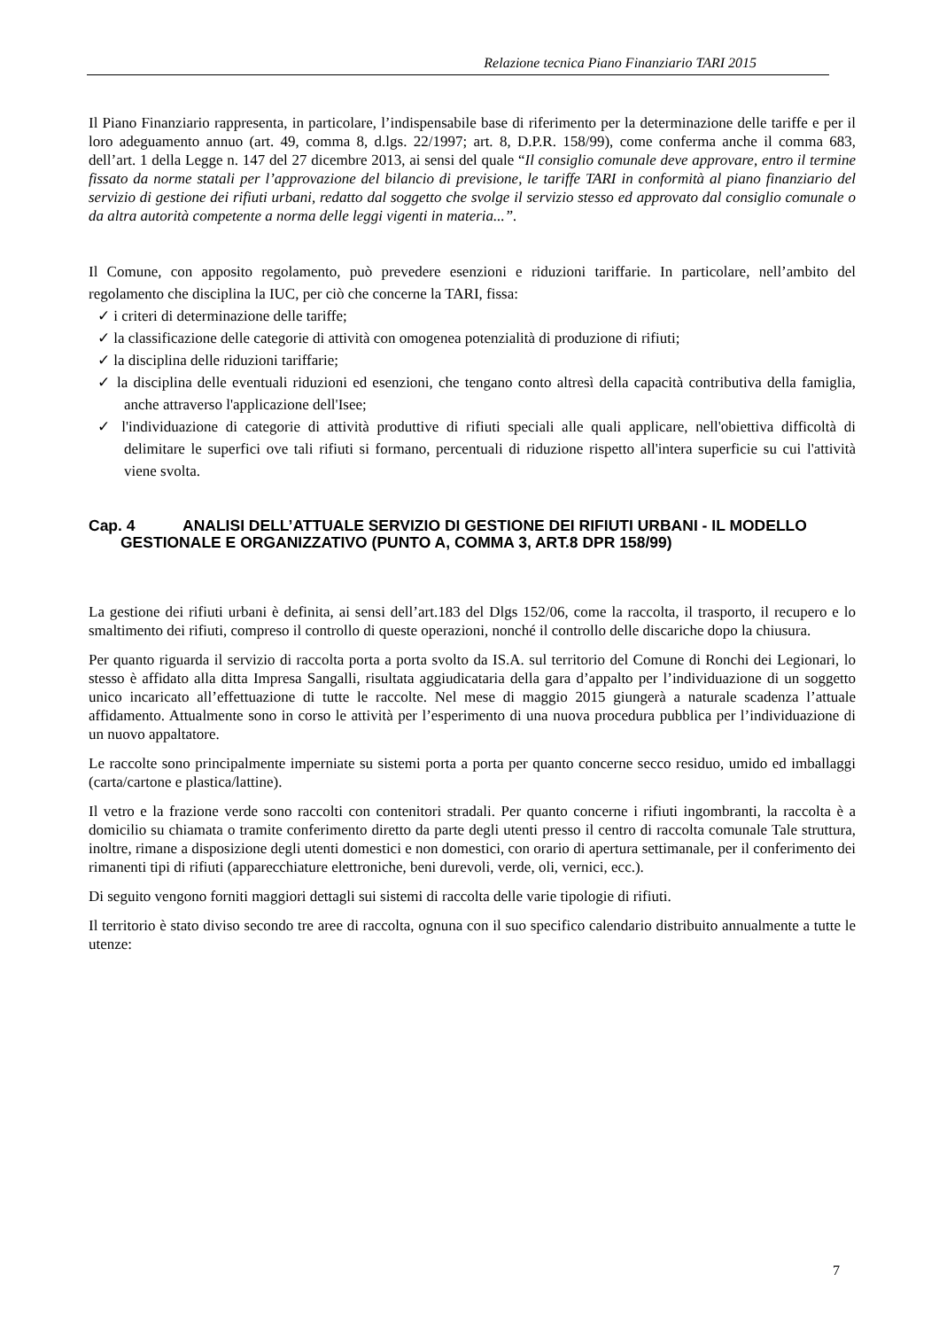Relazione tecnica Piano Finanziario TARI 2015
Il Piano Finanziario rappresenta, in particolare, l’indispensabile base di riferimento per la determinazione delle tariffe e per il loro adeguamento annuo (art. 49, comma 8, d.lgs. 22/1997; art. 8, D.P.R. 158/99), come conferma anche il comma 683, dell’art. 1 della Legge n. 147 del 27 dicembre 2013, ai sensi del quale “Il consiglio comunale deve approvare, entro il termine fissato da norme statali per l’approvazione del bilancio di previsione, le tariffe TARI in conformità al piano finanziario del servizio di gestione dei rifiuti urbani, redatto dal soggetto che svolge il servizio stesso ed approvato dal consiglio comunale o da altra autorità competente a norma delle leggi vigenti in materia...”.
Il Comune, con apposito regolamento, può prevedere esenzioni e riduzioni tariffarie. In particolare, nell’ambito del regolamento che disciplina la IUC, per ciò che concerne la TARI, fissa:
✓ i criteri di determinazione delle tariffe;
✓ la classificazione delle categorie di attività con omogenea potenzialità di produzione di rifiuti;
✓ la disciplina delle riduzioni tariffarie;
✓ la disciplina delle eventuali riduzioni ed esenzioni, che tengano conto altresì della capacità contributiva della famiglia, anche attraverso l'applicazione dell'Isee;
✓ l'individuazione di categorie di attività produttive di rifiuti speciali alle quali applicare, nell'obiettiva difficoltà di delimitare le superfici ove tali rifiuti si formano, percentuali di riduzione rispetto all'intera superficie su cui l'attività viene svolta.
Cap. 4 ANALISI DELL’ATTUALE SERVIZIO DI GESTIONE DEI RIFIUTI URBANI - IL MODELLO GESTIONALE E ORGANIZZATIVO (PUNTO A, COMMA 3, ART.8 DPR 158/99)
La gestione dei rifiuti urbani è definita, ai sensi dell’art.183 del Dlgs 152/06, come la raccolta, il trasporto, il recupero e lo smaltimento dei rifiuti, compreso il controllo di queste operazioni, nonché il controllo delle discariche dopo la chiusura.
Per quanto riguarda il servizio di raccolta porta a porta svolto da IS.A. sul territorio del Comune di Ronchi dei Legionari, lo stesso è affidato alla ditta Impresa Sangalli, risultata aggiudicataria della gara d’appalto per l’individuazione di un soggetto unico incaricato all’effettuazione di tutte le raccolte. Nel mese di maggio 2015 giungerà a naturale scadenza l’attuale affidamento. Attualmente sono in corso le attività per l’esperimento di una nuova procedura pubblica per l’individuazione di un nuovo appaltatore.
Le raccolte sono principalmente imperniate su sistemi porta a porta per quanto concerne secco residuo, umido ed imballaggi (carta/cartone e plastica/lattine).
Il vetro e la frazione verde sono raccolti con contenitori stradali. Per quanto concerne i rifiuti ingombranti, la raccolta è a domicilio su chiamata o tramite conferimento diretto da parte degli utenti presso il centro di raccolta comunale Tale struttura, inoltre, rimane a disposizione degli utenti domestici e non domestici, con orario di apertura settimanale, per il conferimento dei rimanenti tipi di rifiuti (apparecchiature elettroniche, beni durevoli, verde, oli, vernici, ecc.).
Di seguito vengono forniti maggiori dettagli sui sistemi di raccolta delle varie tipologie di rifiuti.
Il territorio è stato diviso secondo tre aree di raccolta, ognuna con il suo specifico calendario distribuito annualmente a tutte le utenze:
7